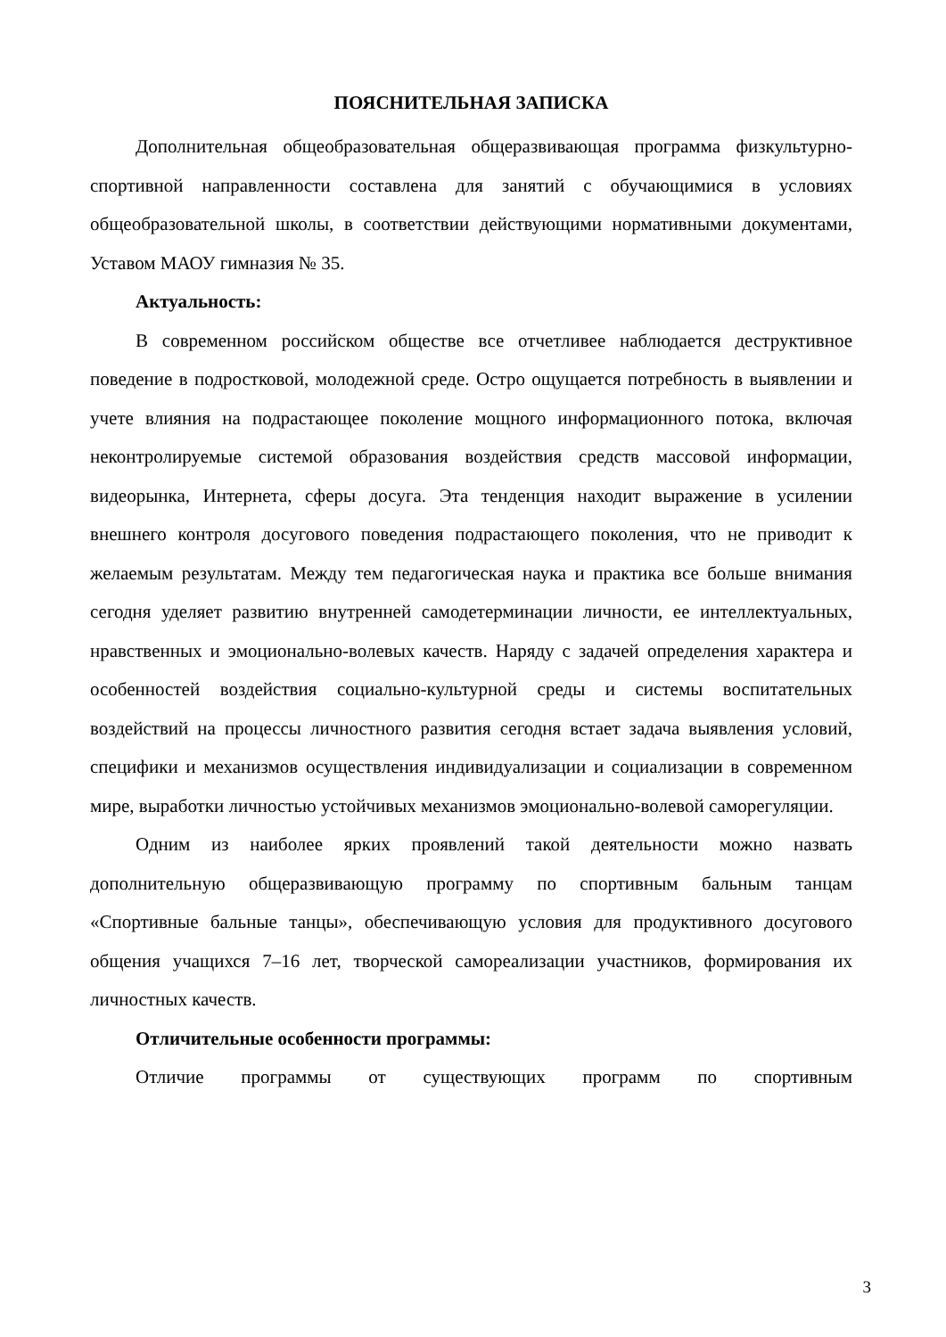ПОЯСНИТЕЛЬНАЯ ЗАПИСКА
Дополнительная общеобразовательная общеразвивающая программа физкультурно-спортивной направленности составлена для занятий с обучающимися в условиях общеобразовательной школы, в соответствии действующими нормативными документами, Уставом МАОУ гимназия № 35.
Актуальность:
В современном российском обществе все отчетливее наблюдается деструктивное поведение в подростковой, молодежной среде. Остро ощущается потребность в выявлении и учете влияния на подрастающее поколение мощного информационного потока, включая неконтролируемые системой образования воздействия средств массовой информации, видеорынка, Интернета, сферы досуга. Эта тенденция находит выражение в усилении внешнего контроля досугового поведения подрастающего поколения, что не приводит к желаемым результатам. Между тем педагогическая наука и практика все больше внимания сегодня уделяет развитию внутренней самодетерминации личности, ее интеллектуальных, нравственных и эмоционально-волевых качеств. Наряду с задачей определения характера и особенностей воздействия социально-культурной среды и системы воспитательных воздействий на процессы личностного развития сегодня встает задача выявления условий, специфики и механизмов осуществления индивидуализации и социализации в современном мире, выработки личностью устойчивых механизмов эмоционально-волевой саморегуляции.
Одним из наиболее ярких проявлений такой деятельности можно назвать дополнительную общеразвивающую программу по спортивным бальным танцам «Спортивные бальные танцы», обеспечивающую условия для продуктивного досугового общения учащихся 7–16 лет, творческой самореализации участников, формирования их личностных качеств.
Отличительные особенности программы:
Отличие программы от существующих программ по спортивным
3